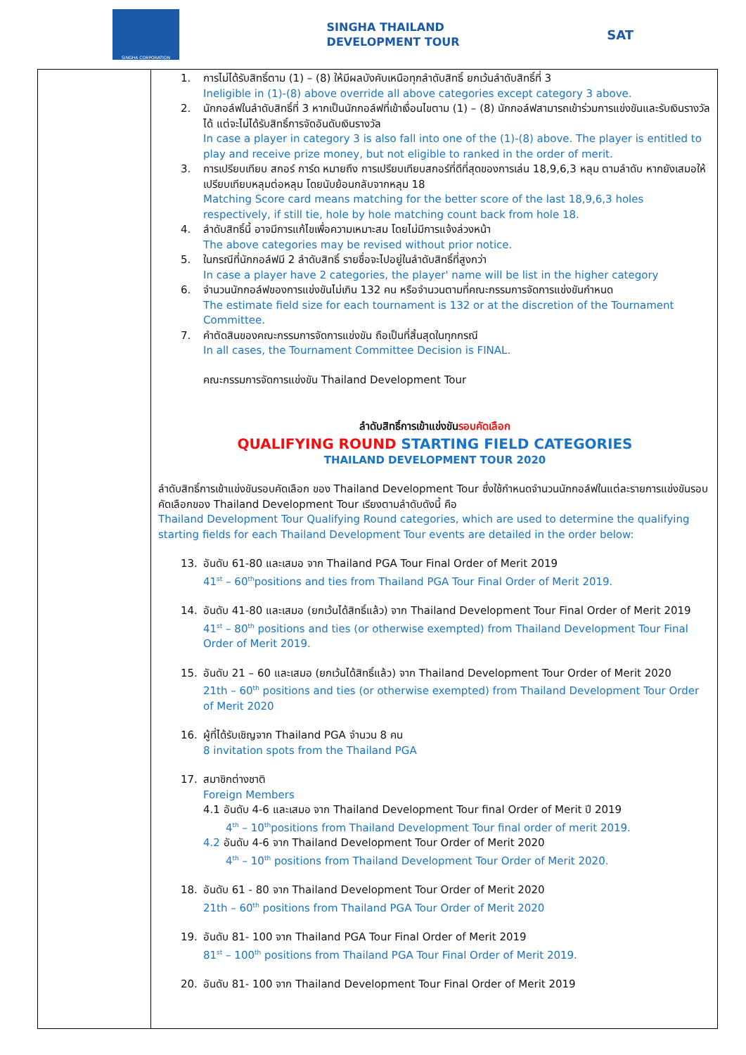SINGHA CORPORATION
SINGHA THAILAND
DEVELOPMENT TOUR
SAT
| | 1. การไม่ได้รับสิทธิ์ตาม (1) – (8) ให้มีผลบังคับเหนือทุกลำดับสิทธิ์ ยกเว้นลำดับสิทธิ์ที่ 3 Ineligible in (1)-(8) above override all above categories except category 3 above. 2. นักกอล์ฟในลำดับสิทธิ์ที่ 3 หากเป็นนักกอล์ฟที่เข้าเงื่อนไขตาม (1) – (8) นักกอล์ฟสามารถเข้าร่วมการแข่งขันและรับเงินรางวัลได้ แต่จะไม่ได้รับสิทธิ์การจัดอันดับเงินรางวัล In case a player in category 3 is also fall into one of the (1)-(8) above. The player is entitled to play and receive prize money, but not eligible to ranked in the order of merit. 3. การเปรียบเทียบ สกอร์ การ์ด หมายถึง การเปรียบเทียบสกอร์ที่ดีที่สุดของการเล่น 18,9,6,3 หลุม ตามลำดับ หากยังเสมอให้เปรียบเทียบหลุมต่อหลุม โดยนับย้อนกลับจากหลุม 18 Matching Score card means matching for the better score of the last 18,9,6,3 holes respectively, if still tie, hole by hole matching count back from hole 18. 4. ลำดับสิทธิ์นี้ อาจมีการแก้ไขเพื่อความเหมาะสม โดยไม่มีการแจ้งล่วงหน้า The above categories may be revised without prior notice. 5. ในกรณีที่นักกอล์ฟมี 2 ลำดับสิทธิ์ รายชื่อจะไปอยู่ในลำดับสิทธิ์ที่สูงกว่า In case a player have 2 categories, the player' name will be list in the higher category 6. จำนวนนักกอล์ฟของการแข่งขันไม่เกิน 132 คน หรือจำนวนตามที่คณะกรรมการจัดการแข่งขันกำหนด The estimate field size for each tournament is 132 or at the discretion of the Tournament Committee. 7. คำตัดสินของคณะกรรมการจัดการแข่งขัน ถือเป็นที่สิ้นสุดในทุกกรณี In all cases, the Tournament Committee Decision is FINAL. คณะกรรมการจัดการแข่งขัน Thailand Development Tour ลำดับสิทธิ์การเข้าแข่งขัน รอบคัดเลือก QUALIFYING ROUND STARTING FIELD CATEGORIES THAILAND DEVELOPMENT TOUR 2020 ลำดับสิทธิ์การเข้าแข่งขันรอบคัดเลือก ของ Thailand Development Tour ซึ่งใช้กำหนดจำนวนนักกอล์ฟในแต่ละรายการแข่งขันรอบคัดเลือกของ Thailand Development Tour เรียงตามลำดับดังนี้ คือ Thailand Development Tour Qualifying Round categories, which are used to determine the qualifying starting fields for each Thailand Development Tour events are detailed in the order below: 13. อันดับ 61-80 และเสมอ จาก Thailand PGA Tour Final Order of Merit 2019 41<sup>st</sup> – 60<sup>th</sup>positions and ties from Thailand PGA Tour Final Order of Merit 2019. 14. อันดับ 41-80 และเสมอ (ยกเว้นได้สิทธิ์แล้ว) จาก Thailand Development Tour Final Order of Merit 2019 41<sup>st</sup> – 80<sup>th</sup> positions and ties (or otherwise exempted) from Thailand Development Tour Final Order of Merit 2019. 15. อันดับ 21 – 60 และเสมอ (ยกเว้นได้สิทธิ์แล้ว) จาก Thailand Development Tour Order of Merit 2020 21th – 60<sup>th</sup> positions and ties (or otherwise exempted) from Thailand Development Tour Order of Merit 2020 16. ผู้ที่ได้รับเชิญจาก Thailand PGA จำนวน 8 คน 8 invitation spots from the Thailand PGA 17. สมาชิกต่างชาติ Foreign Members 4.1 อันดับ 4-6 และเสมอ จาก Thailand Development Tour final Order of Merit ปี 2019 4<sup>th</sup> – 10<sup>th</sup>positions from Thailand Development Tour final order of merit 2019. 4.2 อันดับ 4-6 จาก Thailand Development Tour Order of Merit 2020 4<sup>th</sup> – 10<sup>th</sup> positions from Thailand Development Tour Order of Merit 2020. 18. อันดับ 61 - 80 จาก Thailand Development Tour Order of Merit 2020 21th – 60<sup>th</sup> positions from Thailand PGA Tour Order of Merit 2020 19. อันดับ 81- 100 จาก Thailand PGA Tour Final Order of Merit 2019 81<sup>st</sup> – 100<sup>th</sup> positions from Thailand PGA Tour Final Order of Merit 2019. 20. อันดับ 81- 100 จาก Thailand Development Tour Final Order of Merit 2019 |